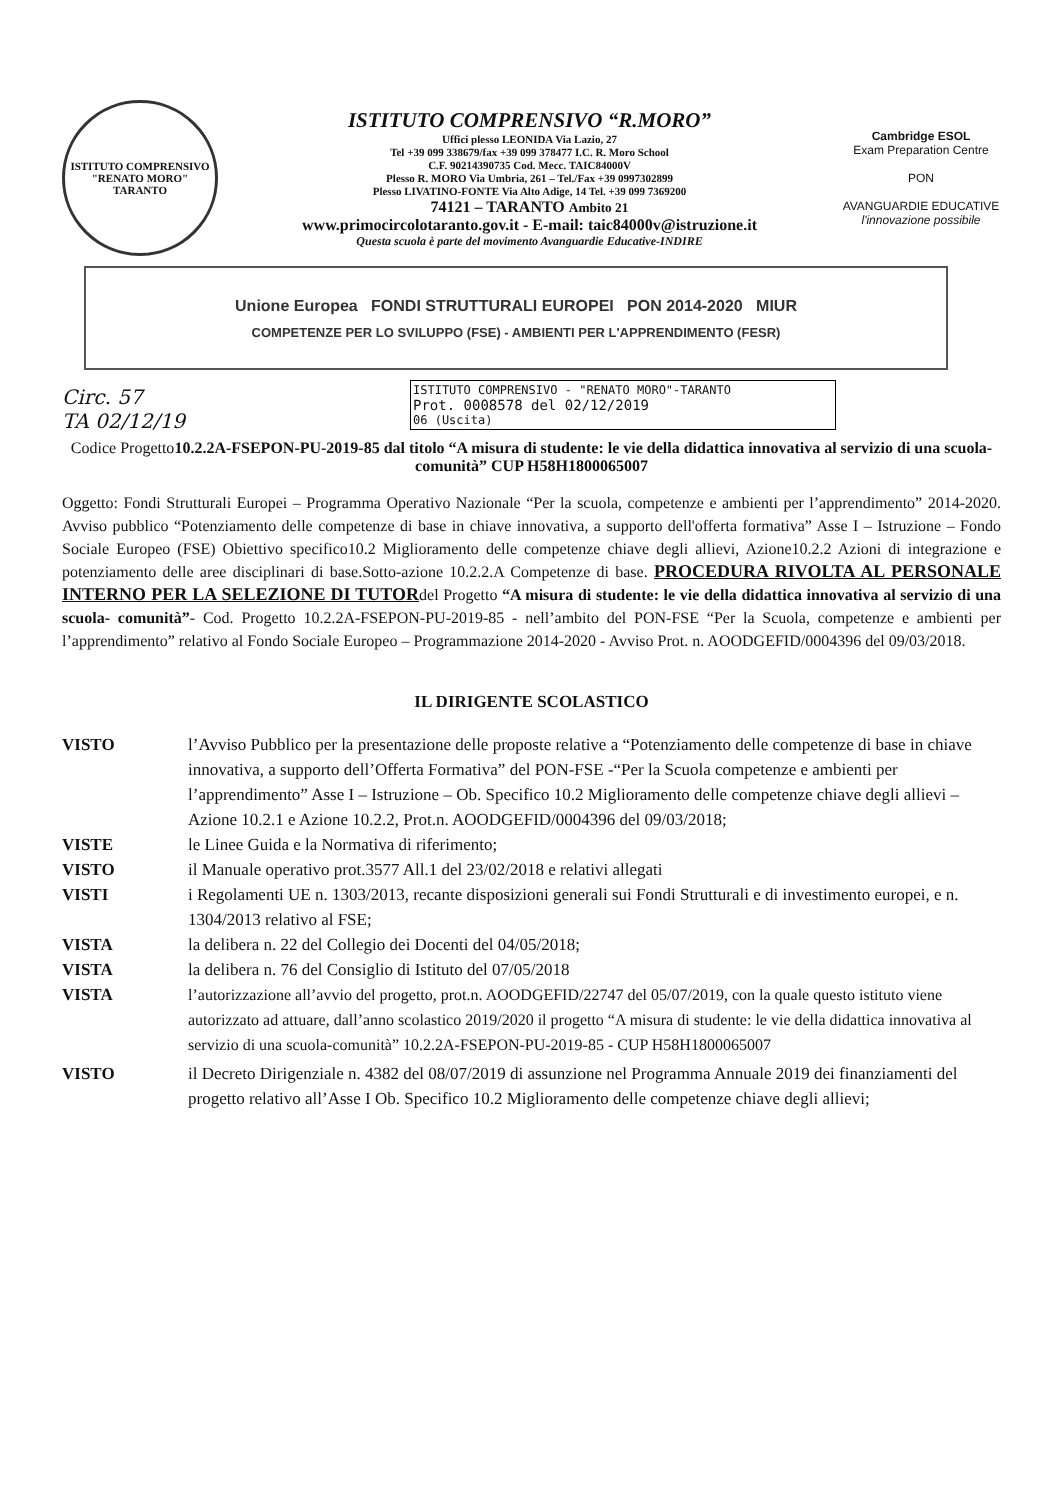ISTITUTO COMPRENSIVO
"RENATO MORO"
TARANTO
ISTITUTO COMPRENSIVO “R.MORO”
Uffici plesso LEONIDA Via Lazio, 27
Tel +39 099 338679/fax +39 099 378477 I.C. R. Moro School
C.F. 90214390735 Cod. Mecc. TAIC84000V
Plesso R. MORO Via Umbria, 261 – Tel./Fax +39 0997302899
Plesso LIVATINO-FONTE Via Alto Adige, 14 Tel. +39 099 7369200
74121 – TARANTO Ambito 21
www.primocircolotaranto.gov.it - E-mail: taic84000v@istruzione.it
Questa scuola è parte del movimento Avanguardie Educative-INDIRE
Cambridge ESOL
Exam Preparation Centre
PON
AVANGUARDIE EDUCATIVE
l'innovazione possibile
Unione Europea FONDI STRUTTURALI EUROPEI PON 2014-2020 MIUR
COMPETENZE PER LO SVILUPPO (FSE) - AMBIENTI PER L'APPRENDIMENTO (FESR)
ISTITUTO COMPRENSIVO - "RENATO MORO"-TARANTO
Prot. 0008578 del 02/12/2019
06 (Uscita)
Circ. 57
TA 02/12/19
Codice Progetto10.2.2A-FSEPON-PU-2019-85 dal titolo “A misura di studente: le vie della didattica innovativa al servizio di una scuola- comunità” CUP H58H1800065007
Oggetto: Fondi Strutturali Europei – Programma Operativo Nazionale “Per la scuola, competenze e ambienti per l’apprendimento” 2014-2020. Avviso pubblico “Potenziamento delle competenze di base in chiave innovativa, a supporto dell'offerta formativa” Asse I – Istruzione – Fondo Sociale Europeo (FSE) Obiettivo specifico10.2 Miglioramento delle competenze chiave degli allievi, Azione10.2.2 Azioni di integrazione e potenziamento delle aree disciplinari di base.Sotto-azione 10.2.2.A Competenze di base. PROCEDURA RIVOLTA AL PERSONALE INTERNO PER LA SELEZIONE DI TUTORdel Progetto “A misura di studente: le vie della didattica innovativa al servizio di una scuola- comunità”- Cod. Progetto 10.2.2A-FSEPON-PU-2019-85 - nell’ambito del PON-FSE “Per la Scuola, competenze e ambienti per l’apprendimento” relativo al Fondo Sociale Europeo – Programmazione 2014-2020 - Avviso Prot. n. AOODGEFID/0004396 del 09/03/2018.
IL DIRIGENTE SCOLASTICO
VISTO l’Avviso Pubblico per la presentazione delle proposte relative a “Potenziamento delle competenze di base in chiave innovativa, a supporto dell’Offerta Formativa” del PON-FSE -“Per la Scuola competenze e ambienti per l’apprendimento” Asse I – Istruzione – Ob. Specifico 10.2 Miglioramento delle competenze chiave degli allievi – Azione 10.2.1 e Azione 10.2.2, Prot.n. AOODGEFID/0004396 del 09/03/2018;
VISTE le Linee Guida e la Normativa di riferimento;
VISTO il Manuale operativo prot.3577 All.1 del 23/02/2018 e relativi allegati
VISTI i Regolamenti UE n. 1303/2013, recante disposizioni generali sui Fondi Strutturali e di investimento europei, e n. 1304/2013 relativo al FSE;
VISTA la delibera n. 22 del Collegio dei Docenti del 04/05/2018;
VISTA la delibera n. 76 del Consiglio di Istituto del 07/05/2018
VISTA l’autorizzazione all’avvio del progetto, prot.n. AOODGEFID/22747 del 05/07/2019, con la quale questo istituto viene autorizzato ad attuare, dall’anno scolastico 2019/2020 il progetto “A misura di studente: le vie della didattica innovativa al servizio di una scuola-comunità” 10.2.2A-FSEPON-PU-2019-85 - CUP H58H1800065007
VISTO il Decreto Dirigenziale n. 4382 del 08/07/2019 di assunzione nel Programma Annuale 2019 dei finanziamenti del progetto relativo all’Asse I Ob. Specifico 10.2 Miglioramento delle competenze chiave degli allievi;